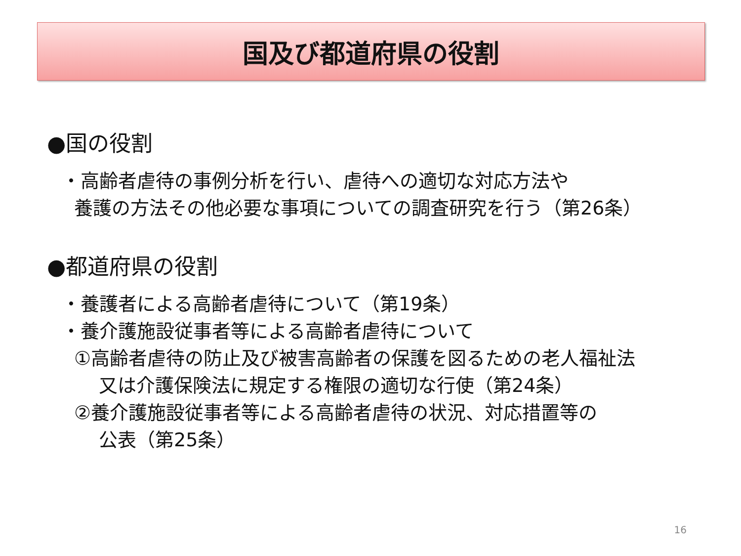国及び都道府県の役割
●国の役割
・高齢者虐待の事例分析を行い、虐待への適切な対応方法や
養護の方法その他必要な事項についての調査研究を行う（第26条）
●都道府県の役割
・養護者による高齢者虐待について（第19条）
・養介護施設従事者等による高齢者虐待について
①高齢者虐待の防止及び被害高齢者の保護を図るための老人福祉法
又は介護保険法に規定する権限の適切な行使（第24条）
②養介護施設従事者等による高齢者虐待の状況、対応措置等の
公表（第25条）
16